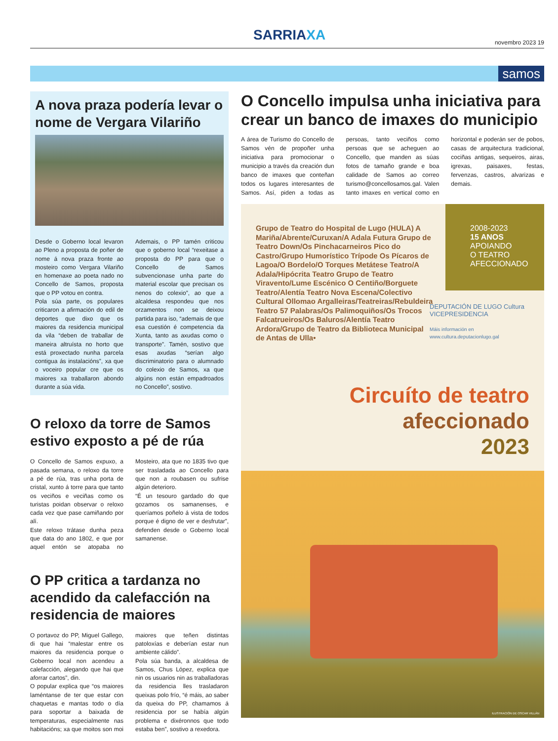SARRIAXA novembro 2023 19
samos
A nova praza podería levar o nome de Vergara Vilariño
Desde o Goberno local levaron ao Pleno a proposta de poñer de nome á nova praza fronte ao mosteiro como Vergara Vilariño en homenaxe ao poeta nado no Concello de Samos, proposta que o PP votou en contra.
Pola súa parte, os populares criticaron a afirmación do edil de deportes que dixo que os maiores da residencia municipal da vila “deben de traballar de maneira altruísta no horto que está proxectado nunha parcela contigua ás instalacións”, xa que o voceiro popular cre que os maiores xa traballaron abondo durante a súa vida.
Ademais, o PP tamén criticou que o goberno local “rexeitase a proposta do PP para que o Concello de Samos subvencionase unha parte do material escolar que precisan os nenos do colexio”, ao que a alcaldesa respondeu que nos orzamentos non se deixou partida para iso, “ademais de que esa cuestión é competencia da Xunta, tanto as axudas como o transporte”. Tamén, sostivo que esas axudas “serían algo discriminatorio para o alumnado do colexio de Samos, xa que algúns non están empadroados no Concello”, sostivo.
O reloxo da torre de Samos estivo exposto a pé de rúa
O Concello de Samos expuxo, a pasada semana, o reloxo da torre a pé de rúa, tras unha porta de cristal, xunto á torre para que tanto os veciños e veciñas como os turistas poidan observar o reloxo cada vez que pase camiñando por alí.
Este reloxo trátase dunha peza que data do ano 1802, e que por aquel entón se atopaba no Mosteiro, ata que no 1835 tivo que ser trasladada ao Concello para que non a roubasen ou sufrise algún deterioro.
“É un tesouro gardado do que gozamos os samanenses, e queríamos poñelo á vista de todos porque é digno de ver e desfrutar”, defenden desde o Goberno local samanense.
O PP critica a tardanza no acendido da calefacción na residencia de maiores
O portavoz do PP, Miguel Gallego, di que hai “malestar entre os maiores da residencia porque o Goberno local non acendeu a calefacción, alegando que hai que aforrar cartos”, din.
O popular explica que “os maiores laméntanse de ter que estar con chaquetas e mantas todo o día para soportar a baixada de temperaturas, especialmente nas habitacións; xa que moitos son moi maiores que teñen distintas patoloxías e deberían estar nun ambiente cálido”.
Pola súa banda, a alcaldesa de Samos, Chus López, explica que nin os usuarios nin as traballadoras da residencia lles trasladaron queixas polo frío, “é máis, ao saber da queixa do PP, chamamos á residencia por se había algún problema e dixéronnos que todo estaba ben”, sostivo a rexedora.
O Concello impulsa unha iniciativa para crear un banco de imaxes do municipio
A área de Turismo do Concello de Samos vén de propoñer unha iniciativa para promocionar o municipio a través da creación dun banco de imaxes que conteñan todos os lugares interesantes de Samos. Así, piden a todas as persoas, tanto veciños como persoas que se acheguen ao Concello, que manden as súas fotos de tamaño grande e boa calidade de Samos ao correo turismo@concellosamos.gal. Valen tanto imaxes en vertical como en horizontal e poderán ser de pobos, casas de arquitectura tradicional, cociñas antigas, sequeiros, airas, igrexas, paisaxes, festas, fervenzas, castros, alvarizas e demais.
2008-2023
15 ANOS
APOIANDO
O TEATRO
AFECCIONADO
Grupo de Teatro do Hospital de Lugo (HULA) A Mariña/Abrente/Curuxan/A Adala Futura Grupo de Teatro Down/Os Pinchacarneiros Pico do Castro/Grupo Humorístico Trípode Os Pícaros de Lagoa/O Bordelo/O Torques Metátese Teatro/A Adala/Hipócrita Teatro Grupo de Teatro Viravento/Lume Escénico O Centiño/Borguete Teatro/Alentía Teatro Nova Escena/Colectivo Cultural Ollomao Argalleiras/Teatreiras/Rebuldeira Teatro 57 Palabras/Os Palimoquiños/Os Trocos Falcatrueiros/Os Baluros/Alentía Teatro Ardora/Grupo de Teatro da Biblioteca Municipal de Antas de Ulla•
DEPUTACIÓN DE LUGO Cultura
VICEPRESIDENCIA
Máis información en
www.cultura.deputacionlugo.gal
Circuíto de teatro
afeccionado
2023
ILUSTRACIÓN DE OSCAR VILLÁN